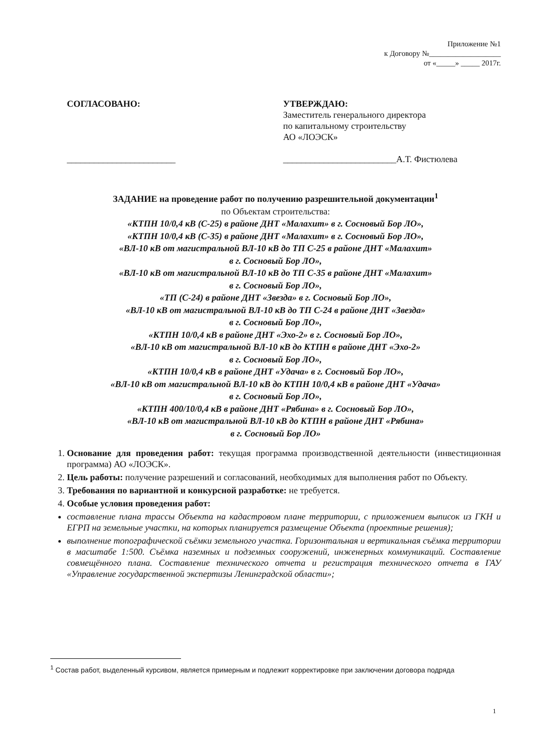Приложение №1
к Договору №___________________
от «_____» _____ 2017г.
СОГЛАСОВАНО:
________________________
УТВЕРЖДАЮ:
Заместитель генерального директора
по капитальному строительству
АО «ЛОЭСК»
_________________________А.Т. Фистюлева
ЗАДАНИЕ на проведение работ по получению разрешительной документации<sup>1</sup>
по Объектам строительства:
«КТПН 10/0,4 кВ (С-25) в районе ДНТ «Малахит» в г. Сосновый Бор ЛО»,
«КТПН 10/0,4 кВ (С-35) в районе ДНТ «Малахит» в г. Сосновый Бор ЛО»,
«ВЛ-10 кВ от магистральной ВЛ-10 кВ до ТП С-25 в районе ДНТ «Малахит»
в г. Сосновый Бор ЛО»,
«ВЛ-10 кВ от магистральной ВЛ-10 кВ до ТП С-35 в районе ДНТ «Малахит»
в г. Сосновый Бор ЛО»,
«ТП (С-24) в районе ДНТ «Звезда» в г. Сосновый Бор ЛО»,
«ВЛ-10 кВ от магистральной ВЛ-10 кВ до ТП С-24 в районе ДНТ «Звезда»
в г. Сосновый Бор ЛО»,
«КТПН 10/0,4 кВ в районе ДНТ «Эхо-2» в г. Сосновый Бор ЛО»,
«ВЛ-10 кВ от магистральной ВЛ-10 кВ до КТПН в районе ДНТ «Эхо-2»
в г. Сосновый Бор ЛО»,
«КТПН 10/0,4 кВ в районе ДНТ «Удача» в г. Сосновый Бор ЛО»,
«ВЛ-10 кВ от магистральной ВЛ-10 кВ до КТПН 10/0,4 кВ в районе ДНТ «Удача»
в г. Сосновый Бор ЛО»,
«КТПН 400/10/0,4 кВ в районе ДНТ «Рябина» в г. Сосновый Бор ЛО»,
«ВЛ-10 кВ от магистральной ВЛ-10 кВ до КТПН в районе ДНТ «Рябина»
в г. Сосновый Бор ЛО»
1. Основание для проведения работ: текущая программа производственной деятельности (инвестиционная программа) АО «ЛОЭСК».
2. Цель работы: получение разрешений и согласований, необходимых для выполнения работ по Объекту.
3. Требования по вариантной и конкурсной разработке: не требуется.
4. Особые условия проведения работ:
составление плана трассы Объекта на кадастровом плане территории, с приложением выписок из ГКН и ЕГРП на земельные участки, на которых планируется размещение Объекта (проектные решения);
выполнение топографической съёмки земельного участка. Горизонтальная и вертикальная съёмка территории в масштабе 1:500. Съёмка наземных и подземных сооружений, инженерных коммуникаций. Составление совмещённого плана. Составление технического отчета и регистрация технического отчета в ГАУ «Управление государственной экспертизы Ленинградской области»;
<sup>1</sup> Состав работ, выделенный курсивом, является примерным и подлежит корректировке при заключении договора подряда
1